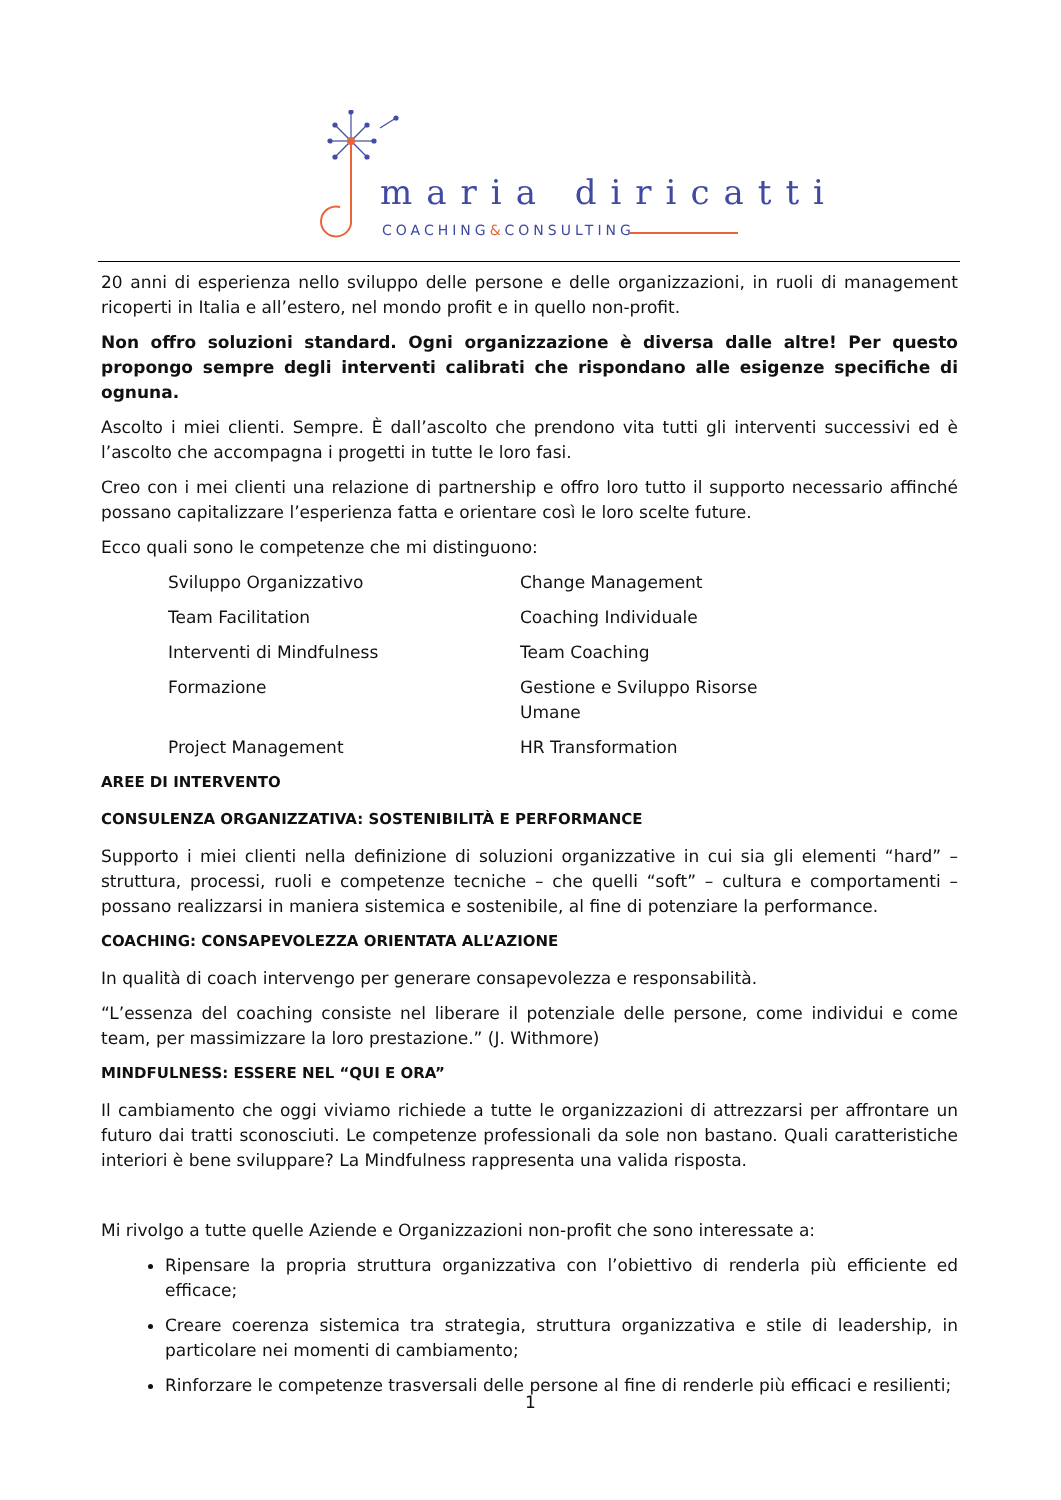maria diricatti
COACHING&CONSULTING
20 anni di esperienza nello sviluppo delle persone e delle organizzazioni, in ruoli di management ricoperti in Italia e all’estero, nel mondo profit e in quello non-profit.
Non offro soluzioni standard. Ogni organizzazione è diversa dalle altre! Per questo propongo sempre degli interventi calibrati che rispondano alle esigenze specifiche di ognuna.
Ascolto i miei clienti. Sempre. È dall’ascolto che prendono vita tutti gli interventi successivi ed è l’ascolto che accompagna i progetti in tutte le loro fasi.
Creo con i mei clienti una relazione di partnership e offro loro tutto il supporto necessario affinché possano capitalizzare l’esperienza fatta e orientare così le loro scelte future.
Ecco quali sono le competenze che mi distinguono:
Sviluppo Organizzativo
Change Management
Team Facilitation
Coaching Individuale
Interventi di Mindfulness
Team Coaching
Formazione
Gestione e Sviluppo Risorse Umane
Project Management
HR Transformation
AREE DI INTERVENTO
CONSULENZA ORGANIZZATIVA: SOSTENIBILITÀ E PERFORMANCE
Supporto i miei clienti nella definizione di soluzioni organizzative in cui sia gli elementi “hard” – struttura, processi, ruoli e competenze tecniche – che quelli “soft” – cultura e comportamenti – possano realizzarsi in maniera sistemica e sostenibile, al fine di potenziare la performance.
COACHING: CONSAPEVOLEZZA ORIENTATA ALL’AZIONE
In qualità di coach intervengo per generare consapevolezza e responsabilità.
“L’essenza del coaching consiste nel liberare il potenziale delle persone, come individui e come team, per massimizzare la loro prestazione.” (J. Withmore)
MINDFULNESS: ESSERE NEL “QUI E ORA”
Il cambiamento che oggi viviamo richiede a tutte le organizzazioni di attrezzarsi per affrontare un futuro dai tratti sconosciuti. Le competenze professionali da sole non bastano. Quali caratteristiche interiori è bene sviluppare? La Mindfulness rappresenta una valida risposta.
Mi rivolgo a tutte quelle Aziende e Organizzazioni non-profit che sono interessate a:
Ripensare la propria struttura organizzativa con l’obiettivo di renderla più efficiente ed efficace;
Creare coerenza sistemica tra strategia, struttura organizzativa e stile di leadership, in particolare nei momenti di cambiamento;
Rinforzare le competenze trasversali delle persone al fine di renderle più efficaci e resilienti;
1